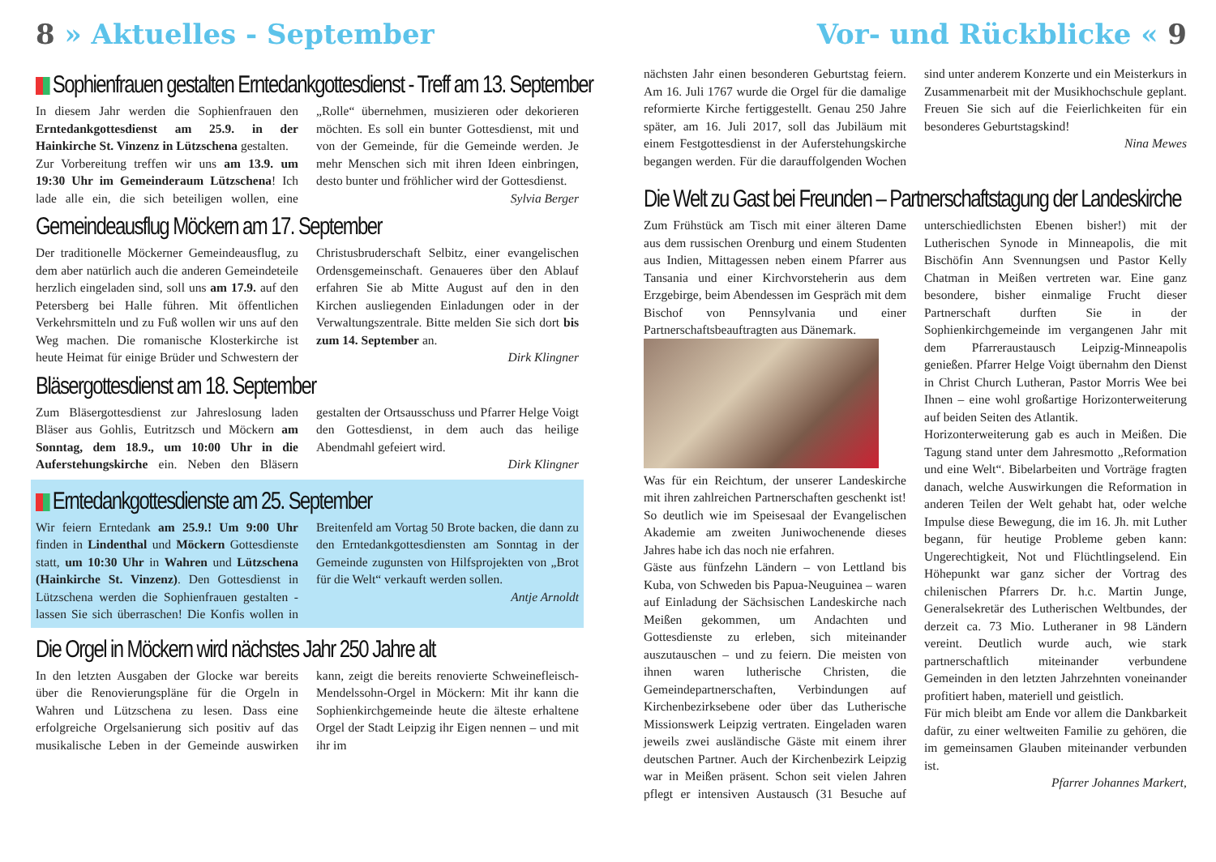8 » Aktuelles - September
Sophienfrauen gestalten Erntedankgottesdienst - Treff am 13. September
In diesem Jahr werden die Sophienfrauen den Erntedankgottesdienst am 25.9. in der Hainkirche St. Vinzenz in Lützschena gestalten.
Zur Vorbereitung treffen wir uns am 13.9. um 19:30 Uhr im Gemeinderaum Lützschena! Ich lade alle ein, die sich beteiligen wollen, eine „Rolle“ übernehmen, musizieren oder dekorieren möchten. Es soll ein bunter Gottesdienst, mit und von der Gemeinde, für die Gemeinde werden. Je mehr Menschen sich mit ihren Ideen einbringen, desto bunter und fröhlicher wird der Gottesdienst.
Sylvia Berger
Gemeindeausflug Möckern am 17. September
Der traditionelle Möckerner Gemeindeausflug, zu dem aber natürlich auch die anderen Gemeindeteile herzlich eingeladen sind, soll uns am 17.9. auf den Petersberg bei Halle führen. Mit öffentlichen Verkehrsmitteln und zu Fuß wollen wir uns auf den Weg machen. Die romanische Klosterkirche ist heute Heimat für einige Brüder und Schwestern der Christusbruderschaft Selbitz, einer evangelischen Ordensgemeinschaft. Genaueres über den Ablauf erfahren Sie ab Mitte August auf den in den Kirchen ausliegenden Einladungen oder in der Verwaltungszentrale. Bitte melden Sie sich dort bis zum 14. September an.
Dirk Klingner
Bläsergottesdienst am 18. September
Zum Bläsergottesdienst zur Jahreslosung laden Bläser aus Gohlis, Eutritzsch und Möckern am Sonntag, dem 18.9., um 10:00 Uhr in die Auferstehungskirche ein. Neben den Bläsern gestalten der Ortsausschuss und Pfarrer Helge Voigt den Gottesdienst, in dem auch das heilige Abendmahl gefeiert wird.
Dirk Klingner
Erntedankgottesdienste am 25. September
Wir feiern Erntedank am 25.9.! Um 9:00 Uhr finden in Lindenthal und Möckern Gottesdienste statt, um 10:30 Uhr in Wahren und Lützschena (Hainkirche St. Vinzenz). Den Gottesdienst in Lützschena werden die Sophienfrauen gestalten - lassen Sie sich überraschen! Die Konfis wollen in Breitenfeld am Vortag 50 Brote backen, die dann zu den Erntedankgottesdiensten am Sonntag in der Gemeinde zugunsten von Hilfsprojekten von „Brot für die Welt“ verkauft werden sollen.
Antje Arnoldt
Die Orgel in Möckern wird nächstes Jahr 250 Jahre alt
In den letzten Ausgaben der Glocke war bereits über die Renovierungspläne für die Orgeln in Wahren und Lützschena zu lesen. Dass eine erfolgreiche Orgelsanierung sich positiv auf das musikalische Leben in der Gemeinde auswirken kann, zeigt die bereits renovierte Schweinefleisch-Mendelssohn-Orgel in Möckern: Mit ihr kann die Sophienkirchgemeinde heute die älteste erhaltene Orgel der Stadt Leipzig ihr Eigen nennen – und mit ihr im
Vor- und Rückblicke « 9
nächsten Jahr einen besonderen Geburtstag feiern. Am 16. Juli 1767 wurde die Orgel für die damalige reformierte Kirche fertiggestellt. Genau 250 Jahre später, am 16. Juli 2017, soll das Jubiläum mit einem Festgottesdienst in der Auferstehungskirche begangen werden. Für die darauffolgenden Wochen sind unter anderem Konzerte und ein Meisterkurs in Zusammenarbeit mit der Musikhochschule geplant. Freuen Sie sich auf die Feierlichkeiten für ein besonderes Geburtstagskind!
Nina Mewes
Die Welt zu Gast bei Freunden – Partnerschaftstagung der Landeskirche
Zum Frühstück am Tisch mit einer älteren Dame aus dem russischen Orenburg und einem Studenten aus Indien, Mittagessen neben einem Pfarrer aus Tansania und einer Kirchvorsteherin aus dem Erzgebirge, beim Abendessen im Gespräch mit dem Bischof von Pennsylvania und einer Partnerschaftsbeauftragten aus Dänemark.
Was für ein Reichtum, der unserer Landeskirche mit ihren zahlreichen Partnerschaften geschenkt ist! So deutlich wie im Speisesaal der Evangelischen Akademie am zweiten Juniwochenende dieses Jahres habe ich das noch nie erfahren.
Gäste aus fünfzehn Ländern – von Lettland bis Kuba, von Schweden bis Papua-Neuguinea – waren auf Einladung der Sächsischen Landeskirche nach Meißen gekommen, um Andachten und Gottesdienste zu erleben, sich miteinander auszutauschen – und zu feiern. Die meisten von ihnen waren lutherische Christen, die Gemeindepartnerschaften, Verbindungen auf Kirchenbezirksebene oder über das Lutherische Missionswerk Leipzig vertraten. Eingeladen waren jeweils zwei ausländische Gäste mit einem ihrer deutschen Partner. Auch der Kirchenbezirk Leipzig war in Meißen präsent. Schon seit vielen Jahren pflegt er intensiven Austausch (31 Besuche auf unterschiedlichsten Ebenen bisher!) mit der Lutherischen Synode in Minneapolis, die mit Bischöfin Ann Svennungsen und Pastor Kelly Chatman in Meißen vertreten war. Eine ganz besondere, bisher einmalige Frucht dieser Partnerschaft durften Sie in der Sophienkirchgemeinde im vergangenen Jahr mit dem Pfarreraustausch Leipzig-Minneapolis genießen. Pfarrer Helge Voigt übernahm den Dienst in Christ Church Lutheran, Pastor Morris Wee bei Ihnen – eine wohl großartige Horizonterweiterung auf beiden Seiten des Atlantik.
Horizonterweiterung gab es auch in Meißen. Die Tagung stand unter dem Jahresmotto „Reformation und eine Welt“. Bibelarbeiten und Vorträge fragten danach, welche Auswirkungen die Reformation in anderen Teilen der Welt gehabt hat, oder welche Impulse diese Bewegung, die im 16. Jh. mit Luther begann, für heutige Probleme geben kann: Ungerechtigkeit, Not und Flüchtlingselend. Ein Höhepunkt war ganz sicher der Vortrag des chilenischen Pfarrers Dr. h.c. Martin Junge, Generalsekretär des Lutherischen Weltbundes, der derzeit ca. 73 Mio. Lutheraner in 98 Ländern vereint. Deutlich wurde auch, wie stark partnerschaftlich miteinander verbundene Gemeinden in den letzten Jahrzehnten voneinander profitiert haben, materiell und geistlich.
Für mich bleibt am Ende vor allem die Dankbarkeit dafür, zu einer weltweiten Familie zu gehören, die im gemeinsamen Glauben miteinander verbunden ist.
Pfarrer Johannes Markert,